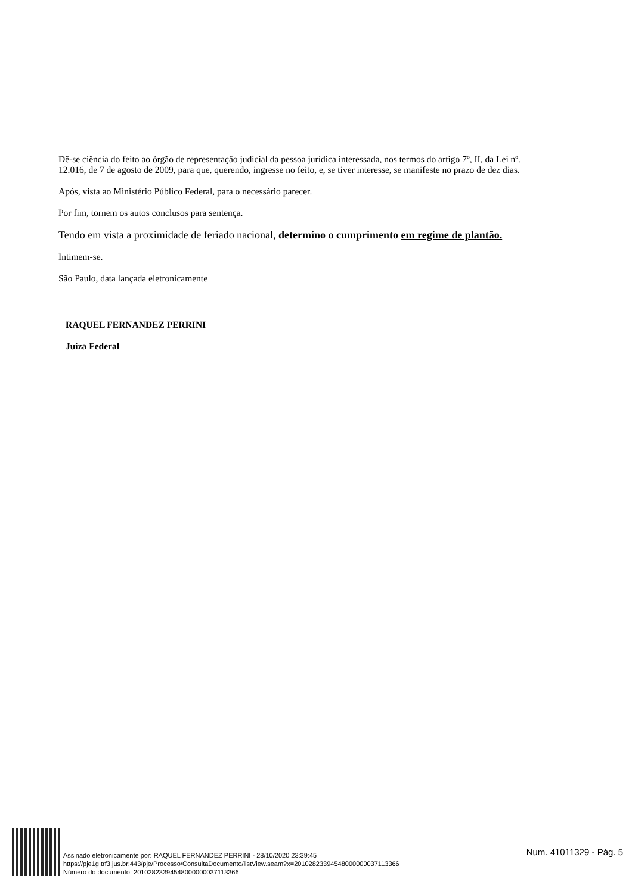Dê-se ciência do feito ao órgão de representação judicial da pessoa jurídica interessada, nos termos do artigo 7º, II, da Lei nº. 12.016, de 7 de agosto de 2009, para que, querendo, ingresse no feito, e, se tiver interesse, se manifeste no prazo de dez dias.
Após, vista ao Ministério Público Federal, para o necessário parecer.
Por fim, tornem os autos conclusos para sentença.
Tendo em vista a proximidade de feriado nacional, determino o cumprimento em regime de plantão.
Intimem-se.
São Paulo, data lançada eletronicamente
RAQUEL FERNANDEZ PERRINI
Juíza Federal
Assinado eletronicamente por: RAQUEL FERNANDEZ PERRINI - 28/10/2020 23:39:45
https://pje1g.trf3.jus.br:443/pje/Processo/ConsultaDocumento/listView.seam?x=20102823394548000000037113366
Número do documento: 20102823394548000000037113366
Num. 41011329 - Pág. 5